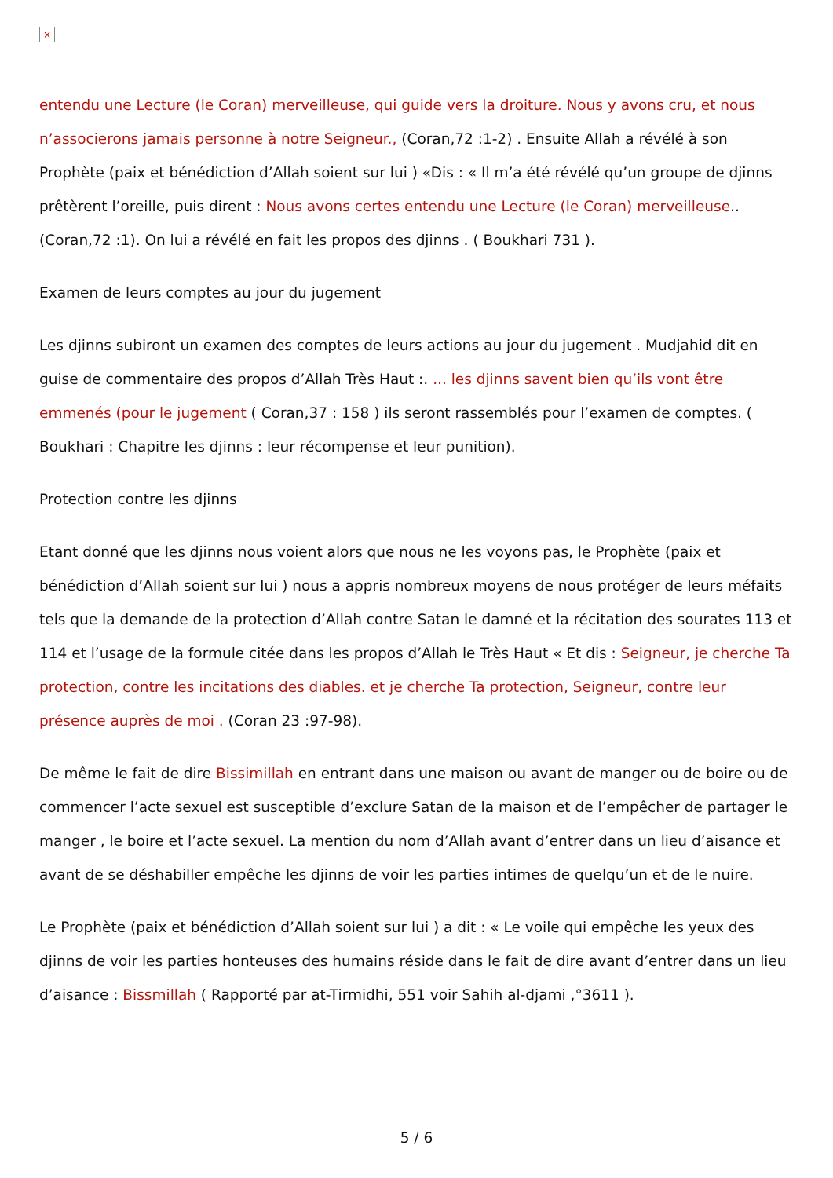×
entendu une Lecture (le Coran) merveilleuse, qui guide vers la droiture. Nous y avons cru, et nous n’associerons jamais personne à notre Seigneur., (Coran,72 :1-2) . Ensuite Allah a révélé à son Prophète (paix et bénédiction d’Allah soient sur lui ) «Dis : « Il m’a été révélé qu’un groupe de djinns prêtèrent l’oreille, puis dirent : Nous avons certes entendu une Lecture (le Coran) merveilleuse..(Coran,72 :1). On lui a révélé en fait les propos des djinns . ( Boukhari 731 ).
Examen de leurs comptes au jour du jugement
Les djinns subiront un examen des comptes de leurs actions au jour du jugement . Mudjahid dit en guise de commentaire des propos d’Allah Très Haut :. ... les djinns savent bien qu’ils vont être emmenés (pour le jugement ( Coran,37 : 158 ) ils seront rassemblés pour l’examen de comptes. ( Boukhari : Chapitre les djinns : leur récompense et leur punition).
Protection contre les djinns
Etant donné que les djinns nous voient alors que nous ne les voyons pas, le Prophète (paix et bénédiction d’Allah soient sur lui ) nous a appris nombreux moyens de nous protéger de leurs méfaits tels que la demande de la protection d’Allah contre Satan le damné et la récitation des sourates 113 et 114 et l’usage de la formule citée dans les propos d’Allah le Très Haut « Et dis : Seigneur, je cherche Ta protection, contre les incitations des diables. et je cherche Ta protection, Seigneur, contre leur présence auprès de moi . (Coran 23 :97-98).
De même le fait de dire Bissimillah en entrant dans une maison ou avant de manger ou de boire ou de commencer l’acte sexuel est susceptible d’exclure Satan de la maison et de l’empêcher de partager le manger , le boire et l’acte sexuel. La mention du nom d’Allah avant d’entrer dans un lieu d’aisance et avant de se déshabiller empêche les djinns de voir les parties intimes de quelqu’un et de le nuire.
Le Prophète (paix et bénédiction d’Allah soient sur lui ) a dit : « Le voile qui empêche les yeux des djinns de voir les parties honteuses des humains réside dans le fait de dire avant d’entrer dans un lieu d’aisance : Bissmillah ( Rapporté par at-Tirmidhi, 551 voir Sahih al-djami ,°3611 ).
5 / 6